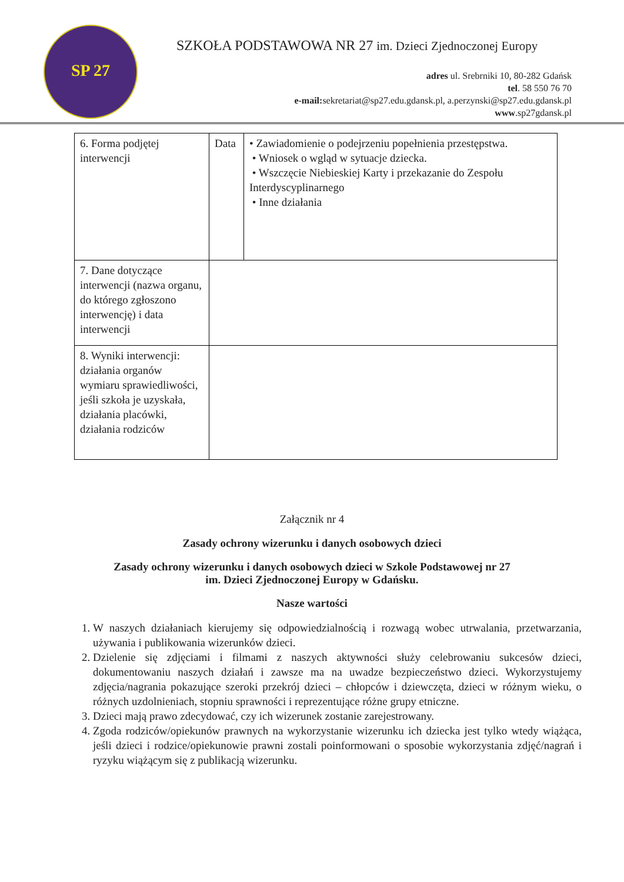SP 27
SZKOŁA PODSTAWOWA NR 27 im. Dzieci Zjednoczonej Europy
adres ul. Srebrniki 10, 80-282 Gdańsk
tel. 58 550 76 70
e-mail: sekretariat@sp27.edu.gdansk.pl, a.perzynski@sp27.edu.gdansk.pl
www.sp27gdansk.pl
| 6. Forma podjętej interwencji | Data | • Zawiadomienie o podejrzeniu popełnienia przestępstwa. • Wniosek o wgląd w sytuacje dziecka. • Wszczęcie Niebieskiej Karty i przekazanie do Zespołu Interdyscyplinarnego • Inne działania |
| 7. Dane dotyczące interwencji (nazwa organu, do którego zgłoszono interwencję) i data interwencji | | |
| 8. Wyniki interwencji: działania organów wymiaru sprawiedliwości, jeśli szkoła je uzyskała, działania placówki, działania rodziców | | |
Załącznik nr 4
Zasady ochrony wizerunku i danych osobowych dzieci
Zasady ochrony wizerunku i danych osobowych dzieci w Szkole Podstawowej nr 27
im. Dzieci Zjednoczonej Europy w Gdańsku.
Nasze wartości
1. W naszych działaniach kierujemy się odpowiedzialnością i rozwagą wobec utrwalania, przetwarzania, używania i publikowania wizerunków dzieci.
2. Dzielenie się zdjęciami i filmami z naszych aktywności służy celebrowaniu sukcesów dzieci, dokumentowaniu naszych działań i zawsze ma na uwadze bezpieczeństwo dzieci. Wykorzystujemy zdjęcia/nagrania pokazujące szeroki przekrój dzieci – chłopców i dziewczęta, dzieci w różnym wieku, o różnych uzdolnieniach, stopniu sprawności i reprezentujące różne grupy etniczne.
3. Dzieci mają prawo zdecydować, czy ich wizerunek zostanie zarejestrowany.
4. Zgoda rodziców/opiekunów prawnych na wykorzystanie wizerunku ich dziecka jest tylko wtedy wiążąca, jeśli dzieci i rodzice/opiekunowie prawni zostali poinformowani o sposobie wykorzystania zdjęć/nagrań i ryzyku wiążącym się z publikacją wizerunku.